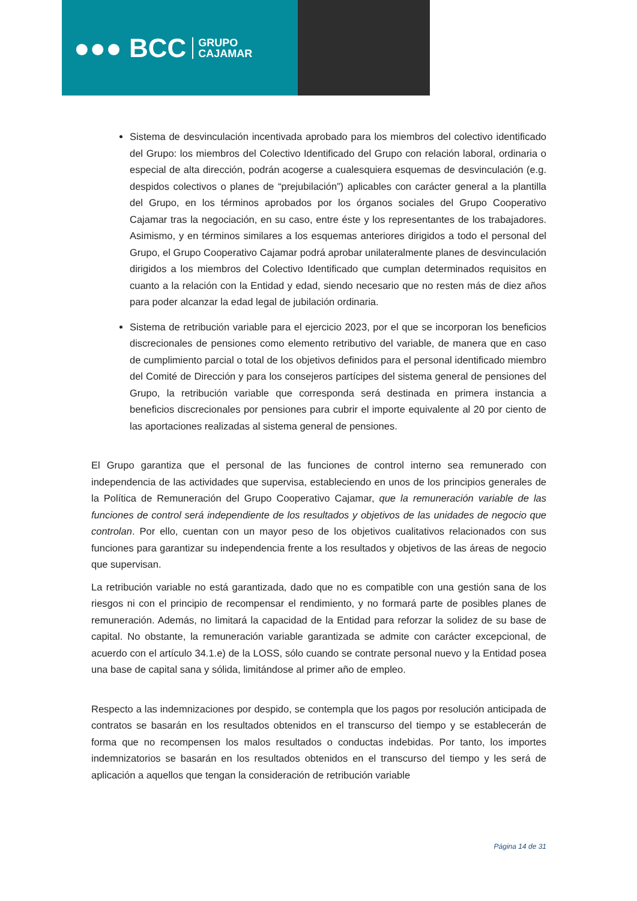●●● BCC GRUPO
CAJAMAR
Sistema de desvinculación incentivada aprobado para los miembros del colectivo identificado del Grupo: los miembros del Colectivo Identificado del Grupo con relación laboral, ordinaria o especial de alta dirección, podrán acogerse a cualesquiera esquemas de desvinculación (e.g. despidos colectivos o planes de “prejubilación”) aplicables con carácter general a la plantilla del Grupo, en los términos aprobados por los órganos sociales del Grupo Cooperativo Cajamar tras la negociación, en su caso, entre éste y los representantes de los trabajadores. Asimismo, y en términos similares a los esquemas anteriores dirigidos a todo el personal del Grupo, el Grupo Cooperativo Cajamar podrá aprobar unilateralmente planes de desvinculación dirigidos a los miembros del Colectivo Identificado que cumplan determinados requisitos en cuanto a la relación con la Entidad y edad, siendo necesario que no resten más de diez años para poder alcanzar la edad legal de jubilación ordinaria.
Sistema de retribución variable para el ejercicio 2023, por el que se incorporan los beneficios discrecionales de pensiones como elemento retributivo del variable, de manera que en caso de cumplimiento parcial o total de los objetivos definidos para el personal identificado miembro del Comité de Dirección y para los consejeros partícipes del sistema general de pensiones del Grupo, la retribución variable que corresponda será destinada en primera instancia a beneficios discrecionales por pensiones para cubrir el importe equivalente al 20 por ciento de las aportaciones realizadas al sistema general de pensiones.
El Grupo garantiza que el personal de las funciones de control interno sea remunerado con independencia de las actividades que supervisa, estableciendo en unos de los principios generales de la Política de Remuneración del Grupo Cooperativo Cajamar, que la remuneración variable de las funciones de control será independiente de los resultados y objetivos de las unidades de negocio que controlan. Por ello, cuentan con un mayor peso de los objetivos cualitativos relacionados con sus funciones para garantizar su independencia frente a los resultados y objetivos de las áreas de negocio que supervisan.
La retribución variable no está garantizada, dado que no es compatible con una gestión sana de los riesgos ni con el principio de recompensar el rendimiento, y no formará parte de posibles planes de remuneración. Además, no limitará la capacidad de la Entidad para reforzar la solidez de su base de capital. No obstante, la remuneración variable garantizada se admite con carácter excepcional, de acuerdo con el artículo 34.1.e) de la LOSS, sólo cuando se contrate personal nuevo y la Entidad posea una base de capital sana y sólida, limitándose al primer año de empleo.
Respecto a las indemnizaciones por despido, se contempla que los pagos por resolución anticipada de contratos se basarán en los resultados obtenidos en el transcurso del tiempo y se establecerán de forma que no recompensen los malos resultados o conductas indebidas. Por tanto, los importes indemnizatorios se basarán en los resultados obtenidos en el transcurso del tiempo y les será de aplicación a aquellos que tengan la consideración de retribución variable
Página 14 de 31